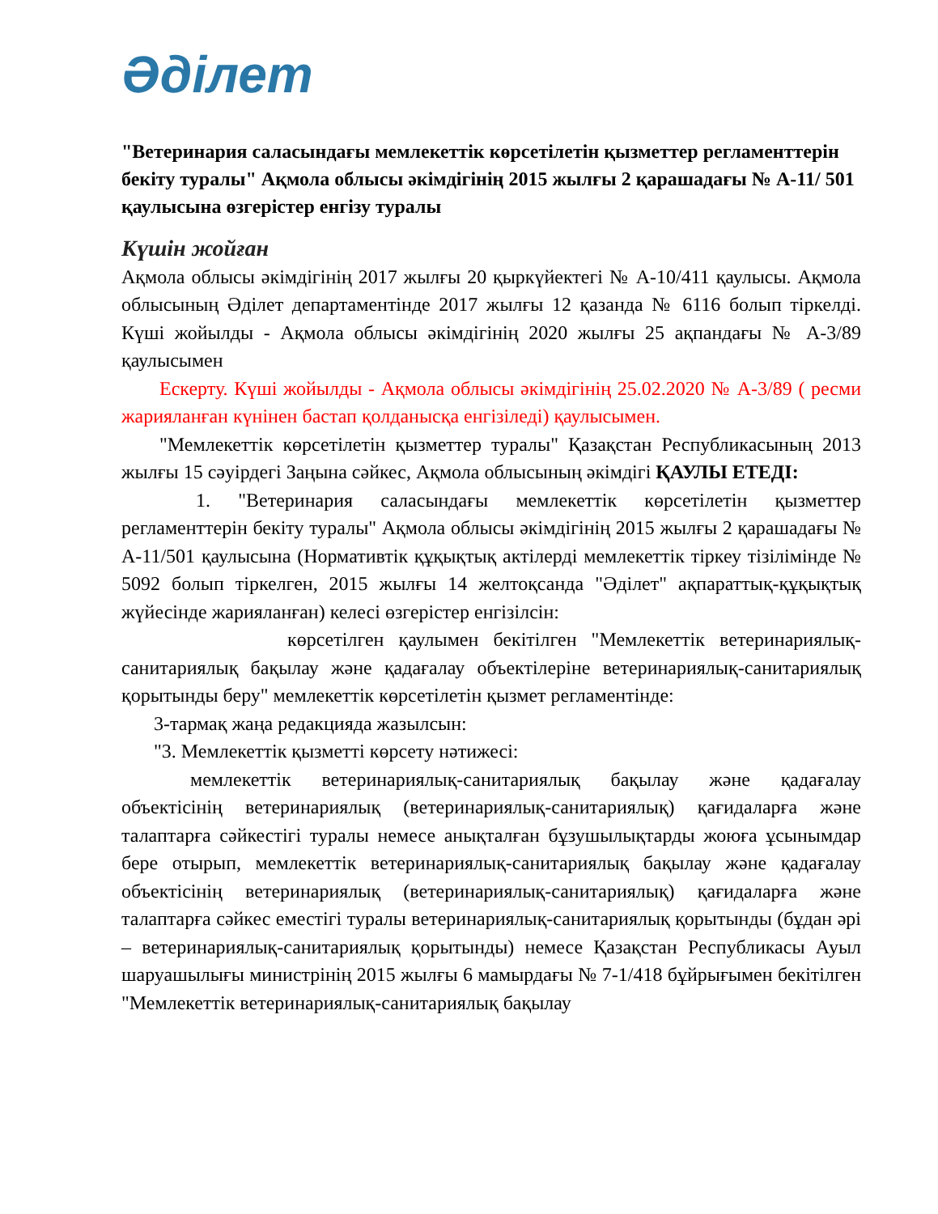Әділет
"Ветеринария саласындағы мемлекеттік көрсетілетін қызметтер регламенттерін бекіту туралы" Ақмола облысы әкімдігінің 2015 жылғы 2 қарашадағы № А-11/ 501 қаулысына өзгерістер енгізу туралы
Күшін жойған
Ақмола облысы әкімдігінің 2017 жылғы 20 қыркүйектегі № А-10/411 қаулысы. Ақмола облысының Әділет департаментінде 2017 жылғы 12 қазанда № 6116 болып тіркелді. Күші жойылды - Ақмола облысы әкімдігінің 2020 жылғы 25 ақпандағы № А-3/89 қаулысымен
Ескерту. Күші жойылды - Ақмола облысы әкімдігінің 25.02.2020 № А-3/89 ( ресми жарияланған күнінен бастап қолданысқа енгізіледі) қаулысымен.
"Мемлекеттік көрсетілетін қызметтер туралы" Қазақстан Республикасының 2013 жылғы 15 сәуірдегі Заңына сәйкес, Ақмола облысының әкімдігі ҚАУЛЫ ЕТЕДІ:
1. "Ветеринария саласындағы мемлекеттік көрсетілетін қызметтер регламенттерін бекіту туралы" Ақмола облысы әкімдігінің 2015 жылғы 2 қарашадағы № А-11/501 қаулысына (Нормативтік құқықтық актілерді мемлекеттік тіркеу тізілімінде № 5092 болып тіркелген, 2015 жылғы 14 желтоқсанда "Әділет" ақпараттық-құқықтық жүйесінде жарияланған) келесі өзгерістер енгізілсін:
көрсетілген қаулымен бекітілген "Мемлекеттік ветеринариялық-санитариялық бақылау және қадағалау объектілеріне ветеринариялық-санитариялық қорытынды беру" мемлекеттік көрсетілетін қызмет регламентінде:
3-тармақ жаңа редакцияда жазылсын:
"3. Мемлекеттік қызметті көрсету нәтижесі:
мемлекеттік ветеринариялық-санитариялық бақылау және қадағалау объектісінің ветеринариялық (ветеринариялық-санитариялық) қағидаларға және талаптарға сәйкестігі туралы немесе анықталған бұзушылықтарды жоюға ұсынымдар бере отырып, мемлекеттік ветеринариялық-санитариялық бақылау және қадағалау объектісінің ветеринариялық (ветеринариялық-санитариялық) қағидаларға және талаптарға сәйкес еместігі туралы ветеринариялық-санитариялық қорытынды (бұдан әрі – ветеринариялық-санитариялық қорытынды) немесе Қазақстан Республикасы Ауыл шаруашылығы министрінің 2015 жылғы 6 мамырдағы № 7-1/418 бұйрығымен бекітілген "Мемлекеттік ветеринариялық-санитариялық бақылау